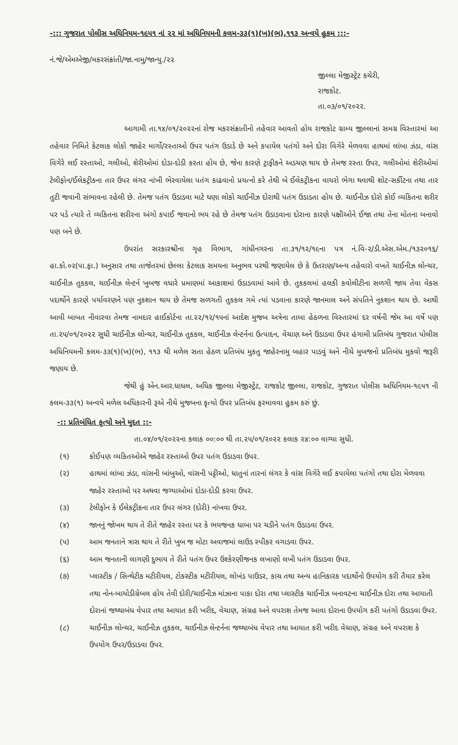-::: ગુજરાત પોલીસ અધિનિયમ-૧૯૫૧ નાં ૨૨ માં અધિનિયમની કલમ-૩૩(૧)(ખ)(ભ),૧૧૩ અન્વયે હુકમ :::-
નં.જે/એમએજી/મકરસંક્રાંતી/જા.નામુ/જાન્યુ./૨૨
જીલ્લા મેજીસ્ટ્રેટ કચેરી,
રાજકોટ.
તા.૦૩/૦૧/૨૦૨૨.
આગામી તા.૧૪/૦૧/૨૦૨૨નાં રોજ મકરસંક્રાતીનો તહેવાર આવતો હોય રાજકોટ ગ્રામ્ય જીલ્લાનાં સમગ્ર વિસ્તારમાં આ તહેવાર નિમિતે કેટલાક લોકો જાહેર માર્ગો/રસ્તાઓ ઉપર પતંગ ઉડાડે છે અને કપાયેલ પતંગો અને દોરા વિગેરે મેળવવા હાથમાં લાંબા ઝંડા, વાંસ વિગેરે લઈ રસ્તાઓ, ગલીઓ, શેરીઓમાં દોડા-દોડી કરતા હોય છે, જેના કારણે ટ્રાફીકને અડચણ થાય છે તેમજ રસ્તા ઉપર, ગલીઓમાં શેરીઓમાં ટેલીફોન/ઈલેકટ્રીકના તાર ઉપર લંગર નાંખી ભેરવાયેલા પતંગ કાઢવાનો પ્રયત્નો કરે તેથી બે ઈલેકટ્રીકના વાયરો ભેગા થવાથી શોટ-સર્કીટના તથા તાર તુટી જવાની સંભાવના રહેલી છે. તેમજ પતંગ ઉડાડવા માટે ઘણા લોકો ચાઈનીઝ દોરાથી પતંગ ઉડાડતા હોય છે. ચાઈનીઝ દોરો કોઈ વ્યકિતના શરીર પર પડે ત્યારે તે વ્યકિતના શરીરના અંગો કપાઈ જવાનો ભય રહે છે તેમજ પતંગ ઉડાડવાના દોરાના કારણે પક્ષીઓને ઈજા તથા તેના મોતના બનાવો પણ બને છે.
ઉપરાંત સરકારશ્રીના ગૃહ વિભાગ, ગાંધીનગરના તા.૩૧/૧૨/૧૯ના પત્ર નં.વિ-૨/ડી.એસ.એમ./૧૩૨૦૧૬/હા.કો.૦૨(પા.ફા.) અનુસાર તથા તાજેતરમાં છેલ્લા કેટલાક સમયના અનુભવ પરથી જણાયેલ છે કે ઉતરાણ/અન્ય તહેવારો વખતે ચાઈનીઝ લોન્ચર, ચાઈનીઝ તુકકલ, ચાઈનીઝ લેન્ટર્ન ખુબજ વધારે પ્રમાણમાં આકાશમાં ઉડાડવામાં આવે છે. તુકકલમાં હલકી કવોલીટીના સળગી જાય તેવા વેકસ પદાર્થોને કારણે પર્યાવરણને પણ નુકશાન થાય છે તેમજ સળગતી તુકકલ ગમે ત્યાં પડવાના કારણે જાનમાલ અને સંપતિને નુકશાન થાય છે. આથી આવી બાબત નીવારવા તેમજ નામદાર હાઈકોર્ટના તા.૨૨/૧૨/૧૫નાં આદેશ મુજબ અત્રેના તાબા હેઠળના વિસ્તારમાં દર વર્ષની જેમ આ વર્ષે પણ તા.૨૫/૦૧/૨૦૨૨ સુધી ચાઈનીઝ લોન્ચર, ચાઈનીઝ તુકકલ, ચાઈનીઝ લેન્ટર્નના ઉત્પાદન, વેચાણ અને ઉડાડવા ઉપર હંગામી પ્રતિબંધ ગુજરાત પોલીસ અધિનિયમની કલમ-૩૩(૧)(ખ)(ભ), ૧૧૩ થી મળેલ સતા હેઠળ પ્રતિબંધ મુકતુ જાહેરનામુ બહાર પાડવું અને નીચે મુબજનો પ્રતિબંધ મુકવો જરૂરી જણાય છે.
જેથી હું એન.આર.ધાધલ, અધિક જીલ્લા મેજીસ્ટ્રેટ, રાજકોટ જીલ્લા, રાજકોટ, ગુજરાત પોલીસ અધિનિયમ-૧૯૫૧ ની કલમ-૩૩(૧) અન્વયે મળેલ અધિકારની રૂએ નીચે મુજબના કૃત્યો ઉપર પ્રતિબંધ ફરમાવવા હુકમ કરું છું.
-:: પ્રતિબંધિત કૃત્યો અને મુદત ::-
તા.૦૪/૦૧/૨૦૨૨ના કલાક ૦૦:૦૦ થી તા.૨૫/૦૧/૨૦૨૨ કલાક ૨૪:૦૦ વાગ્યા સુધી.
(૧) કોઈપણ વ્યકિતઓએ જાહેર રસ્તાઓ ઉપર પતંગ ઉડાડવા ઉપર.
(૨) હાથમાં લાંબા ઝંડા, વાંસની બાંબુઓ, વાંસની પટ્ટીઓ, ધાતુનાં તારનાં લંગર કે વાંસ વિગેરે લઈ કપાયેલા પતંગો તથા દોરા મેળવવા જાહેર રસ્તાઓ પર અથવા જગ્યાઓમાં દોડા-દોડી કરવા ઉપર.
(૩) ટેલીફોન કે ઈલેકટ્રીકના તાર ઉપર લંગર (દોરી) નાંખવા ઉપર.
(૪) જાનનું જોખમ થાય તે રીતે જાહેર રસ્તા પર કે ભયજનક ધાબા પર ચડીને પતંગ ઉડાડવા ઉપર.
(૫) આમ જનતાને ત્રાસ થાય તે રીતે ખુબ જ મોટા અવાજમાં લાઉડ સ્પીકર વગાડવા ઉપર.
(૬) આમ જનતાની લાગણી દુભાય તે રીતે પતંગ ઉપર ઉશ્કેરણીજનક લખાણો લખી પતંગ ઉડાડવા ઉપર.
(૭) પ્લાસ્ટીક / સિન્થેટીક મટીરીયલ, ટોકસ્ટીક મટીરીયલ, લોખંડ પાઉડર, કાચ તથા અન્ય હાનિકારક પદાર્થોનો ઉપયોગ કરી તૈયાર કરેલ તથા નોન-બાયોડીગ્રેબલ હોય તેવી દોરી/ચાઈનીઝ માંઝાના પાકા દોરા તથા પ્લાસ્ટીક ચાઈનીઝ બનાવટના ચાઈનીઝ દોરા તથા આયાતી દોરાનાં જથ્થાબંધ વેપાર તથા આયાત કરી ખરીદ, વેચાણ, સંગ્રહ અને વપરાશ તેમજ આવા દોરાના ઉપયોગ કરી પતંગો ઉડાડવા ઉપર.
(૮) ચાઈનીઝ લોન્ચર, ચાઈનીઝ તુકકલ, ચાઈનીઝ લેન્ટર્નના જથ્થાબંધ વેપાર તથા આયાત કરી ખરીદ વેચાણ, સંગ્રહ અને વપરાશ કે ઉપયોગ ઉપર/ઉડાડવા ઉપર.